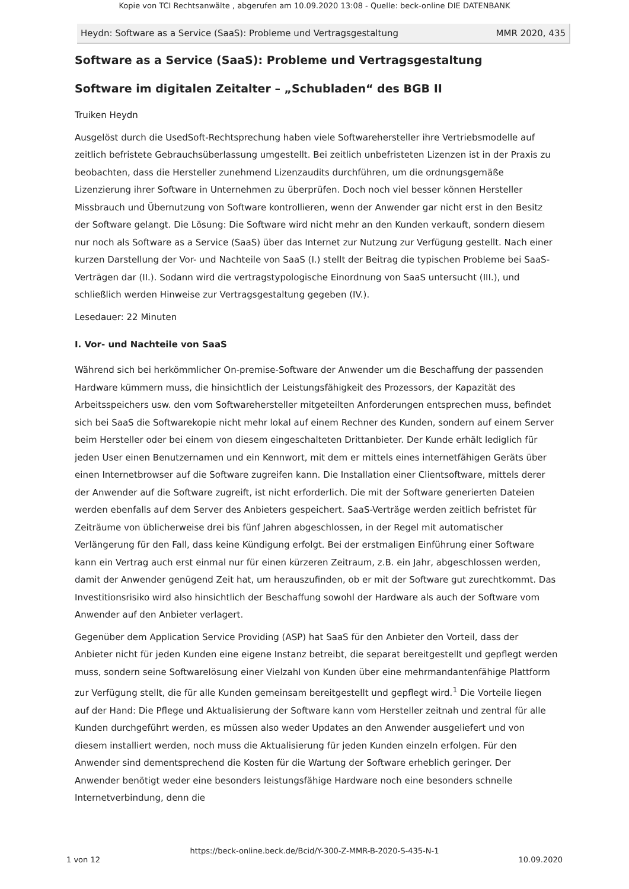Kopie von TCI Rechtsanwälte , abgerufen am 10.09.2020 13:08 - Quelle: beck-online DIE DATENBANK
Heydn: Software as a Service (SaaS): Probleme und Vertragsgestaltung MMR 2020, 435
Software as a Service (SaaS): Probleme und Vertragsgestaltung
Software im digitalen Zeitalter – „Schubladen“ des BGB II
Truiken Heydn
Ausgelöst durch die UsedSoft-Rechtsprechung haben viele Softwarehersteller ihre Vertriebsmodelle auf zeitlich befristete Gebrauchsüberlassung umgestellt. Bei zeitlich unbefristeten Lizenzen ist in der Praxis zu beobachten, dass die Hersteller zunehmend Lizenzaudits durchführen, um die ordnungsgemäße Lizenzierung ihrer Software in Unternehmen zu überprüfen. Doch noch viel besser können Hersteller Missbrauch und Übernutzung von Software kontrollieren, wenn der Anwender gar nicht erst in den Besitz der Software gelangt. Die Lösung: Die Software wird nicht mehr an den Kunden verkauft, sondern diesem nur noch als Software as a Service (SaaS) über das Internet zur Nutzung zur Verfügung gestellt. Nach einer kurzen Darstellung der Vor- und Nachteile von SaaS (I.) stellt der Beitrag die typischen Probleme bei SaaS-Verträgen dar (II.). Sodann wird die vertragstypologische Einordnung von SaaS untersucht (III.), und schließlich werden Hinweise zur Vertragsgestaltung gegeben (IV.).
Lesedauer: 22 Minuten
I. Vor- und Nachteile von SaaS
Während sich bei herkömmlicher On-premise-Software der Anwender um die Beschaffung der passenden Hardware kümmern muss, die hinsichtlich der Leistungsfähigkeit des Prozessors, der Kapazität des Arbeitsspeichers usw. den vom Softwarehersteller mitgeteilten Anforderungen entsprechen muss, befindet sich bei SaaS die Softwarekopie nicht mehr lokal auf einem Rechner des Kunden, sondern auf einem Server beim Hersteller oder bei einem von diesem eingeschalteten Drittanbieter. Der Kunde erhält lediglich für jeden User einen Benutzernamen und ein Kennwort, mit dem er mittels eines internetfähigen Geräts über einen Internetbrowser auf die Software zugreifen kann. Die Installation einer Clientsoftware, mittels derer der Anwender auf die Software zugreift, ist nicht erforderlich. Die mit der Software generierten Dateien werden ebenfalls auf dem Server des Anbieters gespeichert. SaaS-Verträge werden zeitlich befristet für Zeiträume von üblicherweise drei bis fünf Jahren abgeschlossen, in der Regel mit automatischer Verlängerung für den Fall, dass keine Kündigung erfolgt. Bei der erstmaligen Einführung einer Software kann ein Vertrag auch erst einmal nur für einen kürzeren Zeitraum, z.B. ein Jahr, abgeschlossen werden, damit der Anwender genügend Zeit hat, um herauszufinden, ob er mit der Software gut zurechtkommt. Das Investitionsrisiko wird also hinsichtlich der Beschaffung sowohl der Hardware als auch der Software vom Anwender auf den Anbieter verlagert.
Gegenüber dem Application Service Providing (ASP) hat SaaS für den Anbieter den Vorteil, dass der Anbieter nicht für jeden Kunden eine eigene Instanz betreibt, die separat bereitgestellt und gepflegt werden muss, sondern seine Softwarelösung einer Vielzahl von Kunden über eine mehrmandantenfähige Plattform zur Verfügung stellt, die für alle Kunden gemeinsam bereitgestellt und gepflegt wird.<sup>1</sup> Die Vorteile liegen auf der Hand: Die Pflege und Aktualisierung der Software kann vom Hersteller zeitnah und zentral für alle Kunden durchgeführt werden, es müssen also weder Updates an den Anwender ausgeliefert und von diesem installiert werden, noch muss die Aktualisierung für jeden Kunden einzeln erfolgen. Für den Anwender sind dementsprechend die Kosten für die Wartung der Software erheblich geringer. Der Anwender benötigt weder eine besonders leistungsfähige Hardware noch eine besonders schnelle Internetverbindung, denn die
https://beck-online.beck.de/Bcid/Y-300-Z-MMR-B-2020-S-435-N-1
1 von 12 10.09.2020